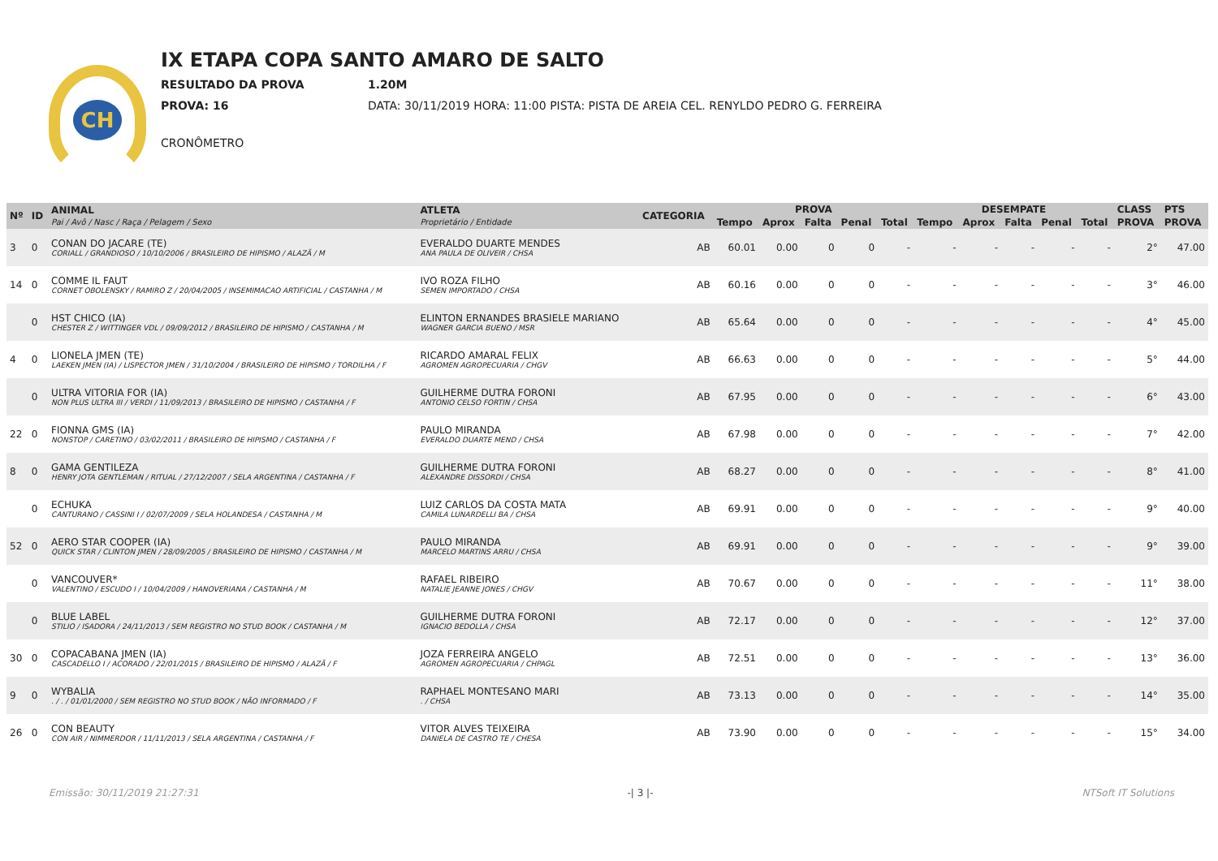CH
IX ETAPA COPA SANTO AMARO DE SALTO
RESULTADO DA PROVA 1.20M
PROVA: 16 DATA: 30/11/2019 HORA: 11:00 PISTA: PISTA DE AREIA CEL. RENYLDO PEDRO G. FERREIRA
CRONÔMETRO
| Nº | ID | ANIMAL Pai / Avô / Nasc / Raça / Pelagem / Sexo | ATLETA Proprietário / Entidade | CATEGORIA | PROVA | | | | | DESEMPATE | | | | | CLASS | PTS |
| --- | --- | --- | --- | --- | --- | --- | --- | --- | --- | --- | --- | --- | --- | --- | --- | --- |
| | | | | | Tempo | Aprox | Falta | Penal | Total | Tempo | Aprox | Falta | Penal | Total | PROVA | PROVA |
| 3 | 0 | CONAN DO JACARE (TE) CORIALL / GRANDIOSO / 10/10/2006 / BRASILEIRO DE HIPISMO / ALAZÃ / M | EVERALDO DUARTE MENDES ANA PAULA DE OLIVEIR / CHSA | AB | 60.01 | 0.00 | 0 | 0 | - | - | - | - | - | - | 2° | 47.00 |
| 14 | 0 | COMME IL FAUT CORNET OBOLENSKY / RAMIRO Z / 20/04/2005 / INSEMIMACAO ARTIFICIAL / CASTANHA / M | IVO ROZA FILHO SEMEN IMPORTADO / CHSA | AB | 60.16 | 0.00 | 0 | 0 | - | - | - | - | - | - | 3° | 46.00 |
| | 0 | HST CHICO (IA) CHESTER Z / WITTINGER VDL / 09/09/2012 / BRASILEIRO DE HIPISMO / CASTANHA / M | ELINTON ERNANDES BRASIELE MARIANO WAGNER GARCIA BUENO / MSR | AB | 65.64 | 0.00 | 0 | 0 | - | - | - | - | - | - | 4° | 45.00 |
| 4 | 0 | LIONELA JMEN (TE) LAEKEN JMEN (IA) / LISPECTOR JMEN / 31/10/2004 / BRASILEIRO DE HIPISMO / TORDILHA / F | RICARDO AMARAL FELIX AGROMEN AGROPECUARIA / CHGV | AB | 66.63 | 0.00 | 0 | 0 | - | - | - | - | - | - | 5° | 44.00 |
| | 0 | ULTRA VITORIA FOR (IA) NON PLUS ULTRA III / VERDI / 11/09/2013 / BRASILEIRO DE HIPISMO / CASTANHA / F | GUILHERME DUTRA FORONI ANTONIO CELSO FORTIN / CHSA | AB | 67.95 | 0.00 | 0 | 0 | - | - | - | - | - | - | 6° | 43.00 |
| 22 | 0 | FIONNA GMS (IA) NONSTOP / CARETINO / 03/02/2011 / BRASILEIRO DE HIPISMO / CASTANHA / F | PAULO MIRANDA EVERALDO DUARTE MEND / CHSA | AB | 67.98 | 0.00 | 0 | 0 | - | - | - | - | - | - | 7° | 42.00 |
| 8 | 0 | GAMA GENTILEZA HENRY JOTA GENTLEMAN / RITUAL / 27/12/2007 / SELA ARGENTINA / CASTANHA / F | GUILHERME DUTRA FORONI ALEXANDRE DISSORDI / CHSA | AB | 68.27 | 0.00 | 0 | 0 | - | - | - | - | - | - | 8° | 41.00 |
| | 0 | ECHUKA CANTURANO / CASSINI I / 02/07/2009 / SELA HOLANDESA / CASTANHA / M | LUIZ CARLOS DA COSTA MATA CAMILA LUNARDELLI BA / CHSA | AB | 69.91 | 0.00 | 0 | 0 | - | - | - | - | - | - | 9° | 40.00 |
| 52 | 0 | AERO STAR COOPER (IA) QUICK STAR / CLINTON JMEN / 28/09/2005 / BRASILEIRO DE HIPISMO / CASTANHA / M | PAULO MIRANDA MARCELO MARTINS ARRU / CHSA | AB | 69.91 | 0.00 | 0 | 0 | - | - | - | - | - | - | 9° | 39.00 |
| | 0 | VANCOUVER* VALENTINO / ESCUDO I / 10/04/2009 / HANOVERIANA / CASTANHA / M | RAFAEL RIBEIRO NATALIE JEANNE JONES / CHGV | AB | 70.67 | 0.00 | 0 | 0 | - | - | - | - | - | - | 11° | 38.00 |
| | 0 | BLUE LABEL STILIO / ISADORA / 24/11/2013 / SEM REGISTRO NO STUD BOOK / CASTANHA / M | GUILHERME DUTRA FORONI IGNACIO BEDOLLA / CHSA | AB | 72.17 | 0.00 | 0 | 0 | - | - | - | - | - | - | 12° | 37.00 |
| 30 | 0 | COPACABANA JMEN (IA) CASCADELLO I / ACORADO / 22/01/2015 / BRASILEIRO DE HIPISMO / ALAZÃ / F | JOZA FERREIRA ANGELO AGROMEN AGROPECUARIA / CHPAGL | AB | 72.51 | 0.00 | 0 | 0 | - | - | - | - | - | - | 13° | 36.00 |
| 9 | 0 | WYBALIA . / . / 01/01/2000 / SEM REGISTRO NO STUD BOOK / NÃO INFORMADO / F | RAPHAEL MONTESANO MARI . / CHSA | AB | 73.13 | 0.00 | 0 | 0 | - | - | - | - | - | - | 14° | 35.00 |
| 26 | 0 | CON BEAUTY CON AIR / NIMMERDOR / 11/11/2013 / SELA ARGENTINA / CASTANHA / F | VITOR ALVES TEIXEIRA DANIELA DE CASTRO TE / CHESA | AB | 73.90 | 0.00 | 0 | 0 | - | - | - | - | - | - | 15° | 34.00 |
Emissão: 30/11/2019 21:27:31 -| 3 |- NTSoft IT Solutions